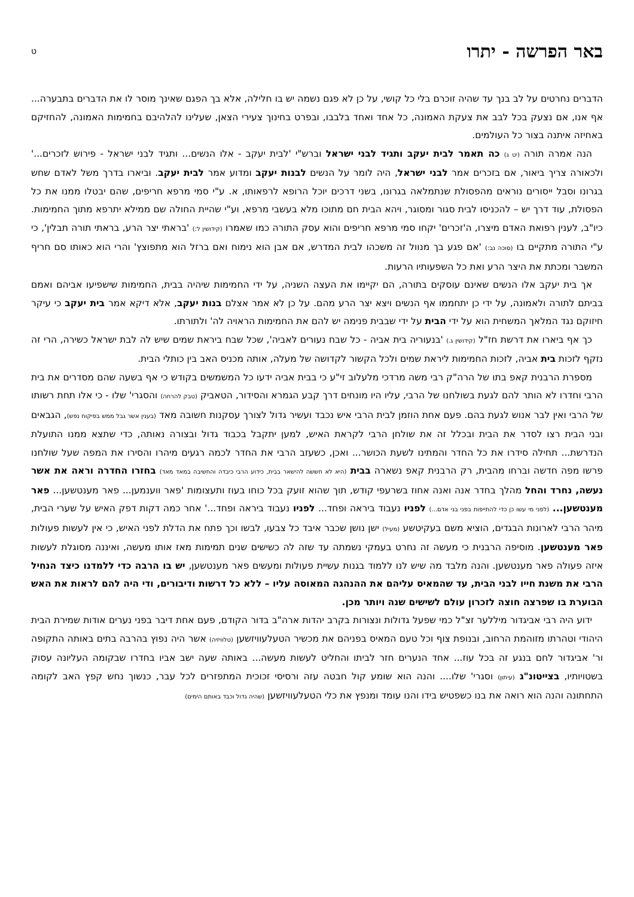באר הפרשה - יתרו
ט
הדברים נחרטים על לב בנך עד שהיה זוכרם בלי כל קושי, על כן לא פגם נשמה יש בו חלילה, אלא בך הפגם שאינך מוסר לו את הדברים בתבערה... אף אנו, אם נצעק בכל לבב את צעקת האמונה, כל אחד ואחד בלבבו, ובפרט בחינוך צעירי הצאן, שעלינו להלהיבם בחמימות האמונה, להחזיקם באחיזה איתנה בצור כל העולמים.
הנה אמרה תורה (יט ג) כה תאמר לבית יעקב ותגיד לבני ישראל וברש"י 'לבית יעקב - אלו הנשים... ותגיד לבני ישראל - פירוש לזכרים...' ולכאורה צריך ביאור, אם בזכרים אמר לבני ישראל, היה לומר על הנשים לבנות יעקב ומדוע אמר לבית יעקב. וביארו בדרך משל לאדם שחש בגרונו וסבל ייסורים נוראים מהפסולת שנתמלאה בגרונו, בשני דרכים יוכל הרופא לרפאותו, א. ע"י סמי מרפא חריפים, שהם יבטלו ממנו את כל הפסולת, עוד דרך יש – להכניסו לבית סגור ומסוגר, ויהא הבית חם מתוכו מלא בעשבי מרפא, וע"י שהיית החולה שם ממילא יתרפא מתוך החמימות. כיו"ב, לענין רפואת האדם מיצרו, ה'זכרים' יקחו סמי מרפא חריפים והוא עסק התורה כמו שאמרו (קידושין ל:) 'בראתי יצר הרע, בראתי תורה תבלין', כי ע"י התורה מתקיים בו (סוכה נב:) 'אם פגע בך מנוול זה משכהו לבית המדרש, אם אבן הוא נימוח ואם ברזל הוא מתפוצץ' והרי הוא כאותו סם חריף המשבר ומכתת את היצר הרע ואת כל השפעותיו הרעות.
אך בית יעקב אלו הנשים שאינם עוסקים בתורה, הם יקיימו את העצה השניה, על ידי החמימות שיהיה בבית, החמימות שישפיעו אביהם ואמם בביתם לתורה ולאמונה, על ידי כן יתחממו אף הנשים ויצא יצר הרע מהם. על כן לא אמר אצלם בנות יעקב, אלא דיקא אמר בית יעקב כי עיקר חיזוקם נגד המלאך המשחית הוא על ידי הבית על ידי שבבית פנימה יש להם את החמימות הראויה לה' ולתורתו.
כך אף ביארו את דרשת חז"ל (קידושין ג.) 'בנעוריה בית אביה - כל שבח נעורים לאביה', שכל שבח ביראת שמים שיש לה לבת ישראל כשירה, הרי זה נזקף לזכות בית אביה, לזכות החמימות ליראת שמים ולכל הקשור לקדושה של מעלה, אותה מכניס האב בין כותלי הבית.
מספרת הרבנית קאפ בתו של הרה"ק רבי משה מרדכי מלעלוב זי"ע כי בבית אביה ידעו כל המשמשים בקודש כי אף בשעה שהם מסדרים את בית הרבי וחדרו לא הותר להם לגעת בשולחנו של הרבי, עליו היו מונחים דרך קבע הגמרא והסידור, הטאביק (טבק להרחה) והסגרי' שלו - כי אלו תחת רשותו של הרבי ואין לבר אנוש לגעת בהם. פעם אחת הוזמן לבית הרבי איש נכבד ועשיר גדול לצורך עסקנות חשובה מאד (בענין אשר גבל ממש בפיקוח נפש), הגבאים ובני הבית רצו לסדר את הבית ובכלל זה את שולחן הרבי לקראת האיש, למען יתקבל בכבוד גדול ובצורה נאותה, כדי שתצא ממנו התועלת הנדרשת... תחילה סידרו את כל החדר והמתינו לשעת הכושר... ואכן, כשעזב הרבי את החדר לכמה רגעים מיהרו והסירו את המפה שעל שולחנו פרשו מפה חדשה וברחו מהבית, רק הרבנית קאפ נשארה בבית (היא לא חששה להישאר בבית, כידוע הרבי כיבדה והחשיבה במאד מאד) בחזרו החדרה וראה את אשר נעשה, נחרד והחל מהלך בחדר אנה ואנה אחוז בשרעפי קודש, תוך שהוא זועק בכל כוחו בעוז ותעצומות 'פאר ווענמען... פאר מענטשען... פאר מענטשען... (לפני מי עשו כן כדי להתייפות בפני בני אדם...) לפניו נעבוד ביראה ופחד... לפניו נעבוד ביראה ופחד...' אחר כמה דקות דפק האיש על שערי הבית, מיהר הרבי לארונות הבגדים, הוציא משם בעקיטשע (מעיל) ישן נושן שכבר איבד כל צבעו, לבשו וכך פתח את הדלת לפני האיש, כי אין לעשות פעולות פאר מענטשען. מוסיפה הרבנית כי מעשה זה נחרט בעמקי נשמתה עד שזה לה כשישים שנים תמימות מאז אותו מעשה, ואיננה מסוגלת לעשות איזה פעולה פאר מענטשען. והנה מלבד מה שיש לנו ללמוד בגנות עשיית פעולות ומעשים פאר מענטשען, יש בו הרבה כדי ללמדנו כיצד הנחיל הרבי את משנת חייו לבני הבית, עד שהמאיס עליהם את ההנהגה המאוסה עליו – ללא כל דרשות ודיבורים, ודי היה להם לראות את האש הבוערת בו שפרצה חוצה לזכרון עולם לשישים שנה ויותר מכן.
ידוע היה רבי אביגדור מיללער זצ"ל כמי שפעל גדולות ונצורות בקרב יהדות ארה"ב בדור הקודם, פעם אחת דיבר בפני נערים אודות שמירת הבית היהודי וטהרתו מזוהמת הרחוב, ובנופת צוף וכל טעם המאיס בפניהם את מכשיר הטעלעוויזשען (טלוויזיה) אשר היה נפוץ בהרבה בתים באותה התקופה ור' אביגדור לחם בנגע זה בכל עוז... אחד הנערים חזר לביתו והחליט לעשות מעשה... באותה שעה ישב אביו בחדרו שבקומה העליונה עסוק בשטויותיו, בצייטונ"ג (עיתון) וסגרי' שלו.... והנה הוא שומע קול חבטה עזה ורסיסי זכוכית המתפזרים לכל עבר, כנשוך נחש קפץ האב לקומה התחתונה והנה הוא רואה את בנו כשפטיש בידו והנו עומד ומנפץ את כלי הטעלעוויזשען (שהיה גדול וכבד באותם הימים)